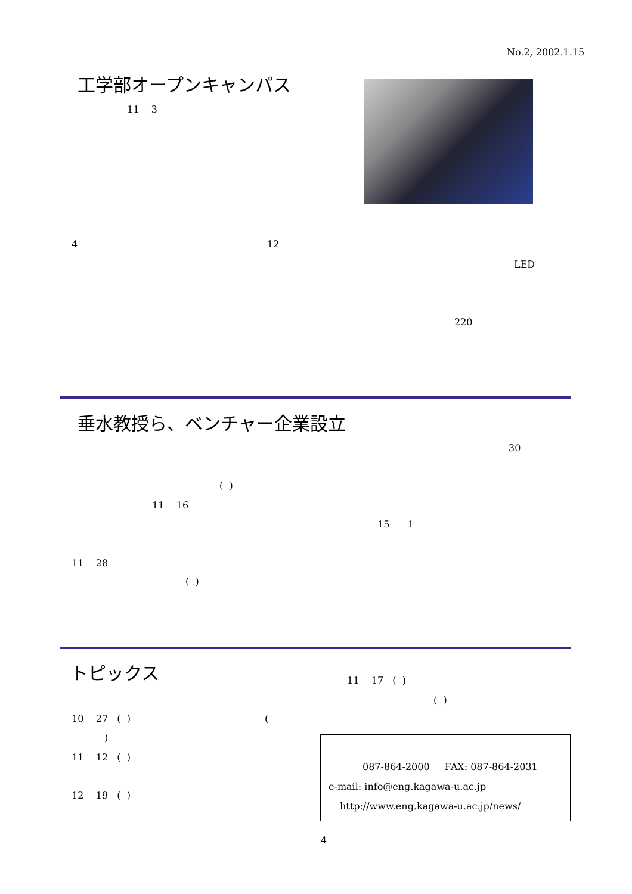No.2, 2002.1.15
工学部オープンキャンパス
11 3
4 12
LED
220
垂水教授ら、ベンチャー企業設立
30
( )
11 16
15 1
11 28
( )
トピックス
11 17 ( )
( )
10 27 ( ) (
)
11 12 ( )
12 19 ( )
087-864-2000 FAX: 087-864-2031
e-mail: info@eng.kagawa-u.ac.jp
http://www.eng.kagawa-u.ac.jp/news/
4